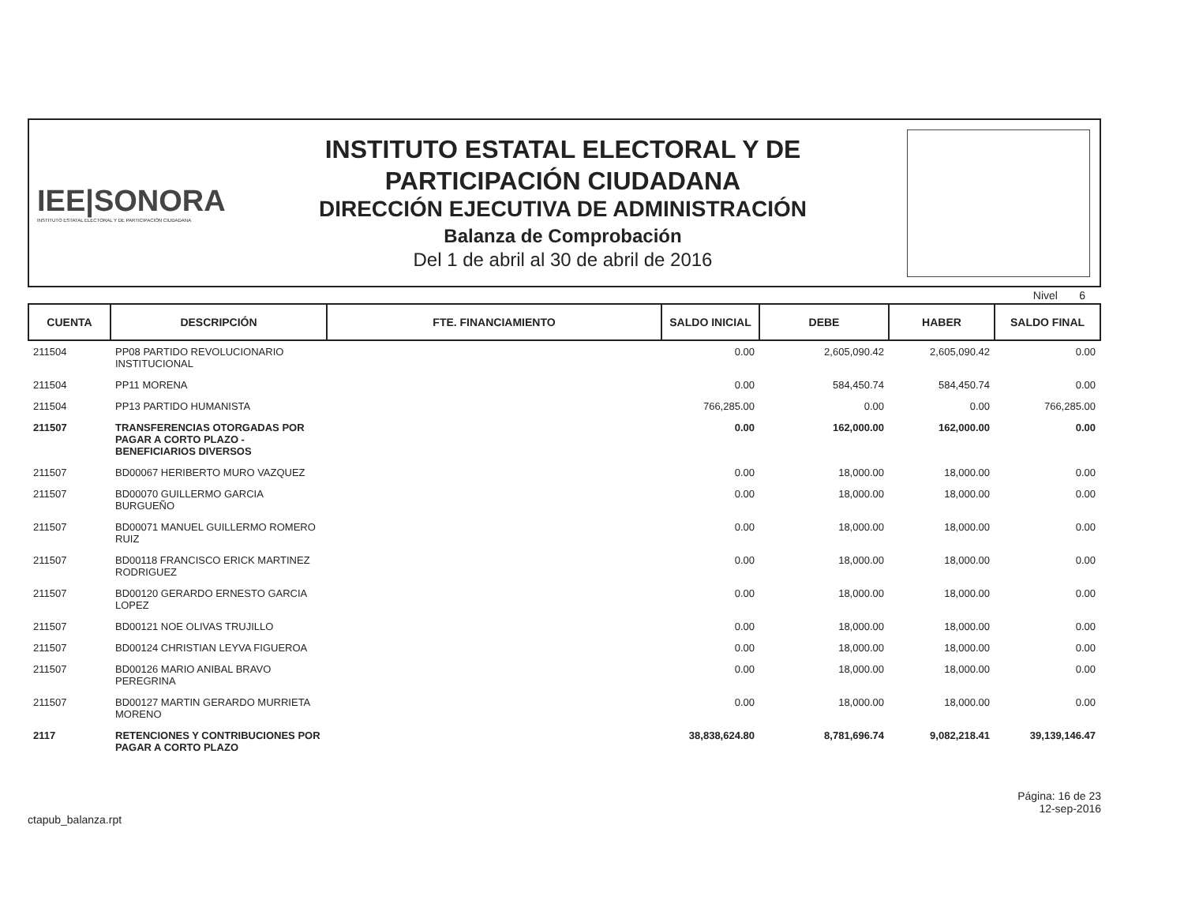IEE|SONORA
INSTITUTO ESTATAL ELECTORAL Y DE PARTICIPACIÓN CIUDADANA
INSTITUTO ESTATAL ELECTORAL Y DE
PARTICIPACIÓN CIUDADANA
DIRECCIÓN EJECUTIVA DE ADMINISTRACIÓN
Balanza de Comprobación
Del 1 de abril al 30 de abril de 2016
Nivel 6
| CUENTA | DESCRIPCIÓN | FTE. FINANCIAMIENTO | SALDO INICIAL | DEBE | HABER | SALDO FINAL |
| --- | --- | --- | --- | --- | --- | --- |
| 211504 | PP08 PARTIDO REVOLUCIONARIO INSTITUCIONAL | | 0.00 | 2,605,090.42 | 2,605,090.42 | 0.00 |
| 211504 | PP11 MORENA | | 0.00 | 584,450.74 | 584,450.74 | 0.00 |
| 211504 | PP13 PARTIDO HUMANISTA | | 766,285.00 | 0.00 | 0.00 | 766,285.00 |
| 211507 | TRANSFERENCIAS OTORGADAS POR PAGAR A CORTO PLAZO - BENEFICIARIOS DIVERSOS | | 0.00 | 162,000.00 | 162,000.00 | 0.00 |
| 211507 | BD00067 HERIBERTO MURO VAZQUEZ | | 0.00 | 18,000.00 | 18,000.00 | 0.00 |
| 211507 | BD00070 GUILLERMO GARCIA BURGUEÑO | | 0.00 | 18,000.00 | 18,000.00 | 0.00 |
| 211507 | BD00071 MANUEL GUILLERMO ROMERO RUIZ | | 0.00 | 18,000.00 | 18,000.00 | 0.00 |
| 211507 | BD00118 FRANCISCO ERICK MARTINEZ RODRIGUEZ | | 0.00 | 18,000.00 | 18,000.00 | 0.00 |
| 211507 | BD00120 GERARDO ERNESTO GARCIA LOPEZ | | 0.00 | 18,000.00 | 18,000.00 | 0.00 |
| 211507 | BD00121 NOE OLIVAS TRUJILLO | | 0.00 | 18,000.00 | 18,000.00 | 0.00 |
| 211507 | BD00124 CHRISTIAN LEYVA FIGUEROA | | 0.00 | 18,000.00 | 18,000.00 | 0.00 |
| 211507 | BD00126 MARIO ANIBAL BRAVO PEREGRINA | | 0.00 | 18,000.00 | 18,000.00 | 0.00 |
| 211507 | BD00127 MARTIN GERARDO MURRIETA MORENO | | 0.00 | 18,000.00 | 18,000.00 | 0.00 |
| 2117 | RETENCIONES Y CONTRIBUCIONES POR PAGAR A CORTO PLAZO | | 38,838,624.80 | 8,781,696.74 | 9,082,218.41 | 39,139,146.47 |
ctapub_balanza.rpt
Página: 16 de 23
12-sep-2016